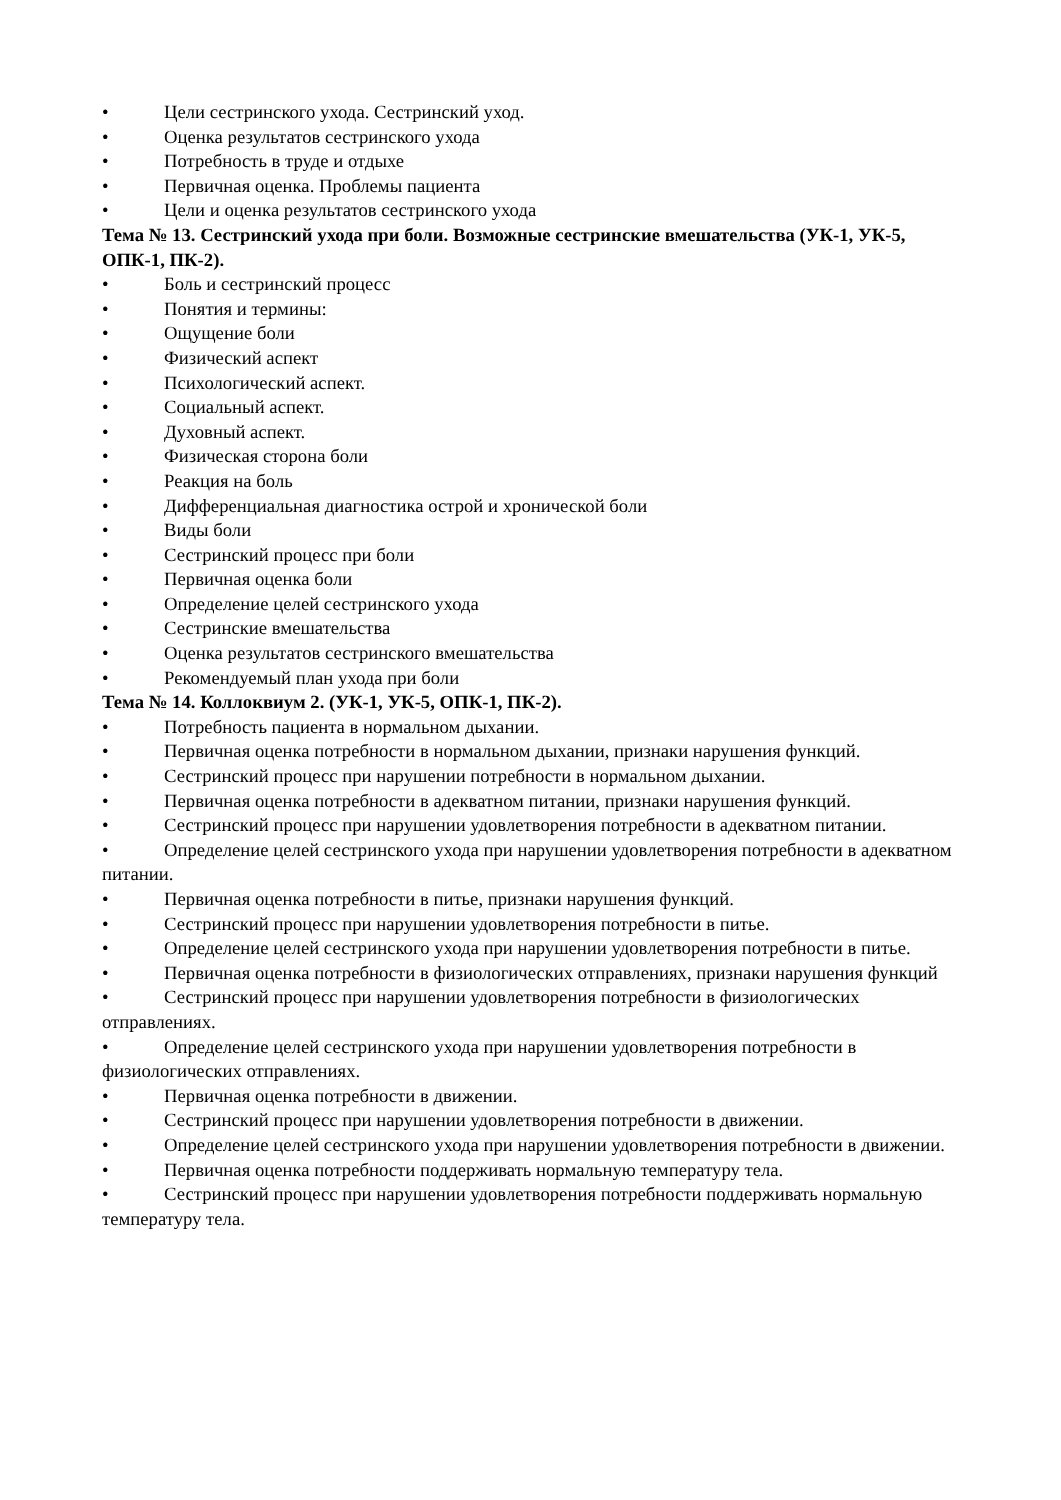• Цели сестринского ухода. Сестринский уход.
• Оценка результатов сестринского ухода
• Потребность в труде и отдыхе
• Первичная оценка. Проблемы пациента
• Цели и оценка результатов сестринского ухода
Тема № 13. Сестринский ухода при боли. Возможные сестринские вмешательства (УК-1, УК-5, ОПК-1, ПК-2).
• Боль и сестринский процесс
• Понятия и термины:
• Ощущение боли
• Физический аспект
• Психологический аспект.
• Социальный аспект.
• Духовный аспект.
• Физическая сторона боли
• Реакция на боль
• Дифференциальная диагностика острой и хронической боли
• Виды боли
• Сестринский процесс при боли
• Первичная оценка боли
• Определение целей сестринского ухода
• Сестринские вмешательства
• Оценка результатов сестринского вмешательства
• Рекомендуемый план ухода при боли
Тема № 14. Коллоквиум 2. (УК-1, УК-5, ОПК-1, ПК-2).
• Потребность пациента в нормальном дыхании.
• Первичная оценка потребности в нормальном дыхании, признаки нарушения функций.
• Сестринский процесс при нарушении потребности в нормальном дыхании.
• Первичная оценка потребности в адекватном питании, признаки нарушения функций.
• Сестринский процесс при нарушении удовлетворения потребности в адекватном питании.
• Определение целей сестринского ухода при нарушении удовлетворения потребности в адекватном питании.
• Первичная оценка потребности в питье, признаки нарушения функций.
• Сестринский процесс при нарушении удовлетворения потребности в питье.
• Определение целей сестринского ухода при нарушении удовлетворения потребности в питье.
• Первичная оценка потребности в физиологических отправлениях, признаки нарушения функций
• Сестринский процесс при нарушении удовлетворения потребности в физиологических отправлениях.
• Определение целей сестринского ухода при нарушении удовлетворения потребности в физиологических отправлениях.
• Первичная оценка потребности в движении.
• Сестринский процесс при нарушении удовлетворения потребности в движении.
• Определение целей сестринского ухода при нарушении удовлетворения потребности в движении.
• Первичная оценка потребности поддерживать нормальную температуру тела.
• Сестринский процесс при нарушении удовлетворения потребности поддерживать нормальную температуру тела.